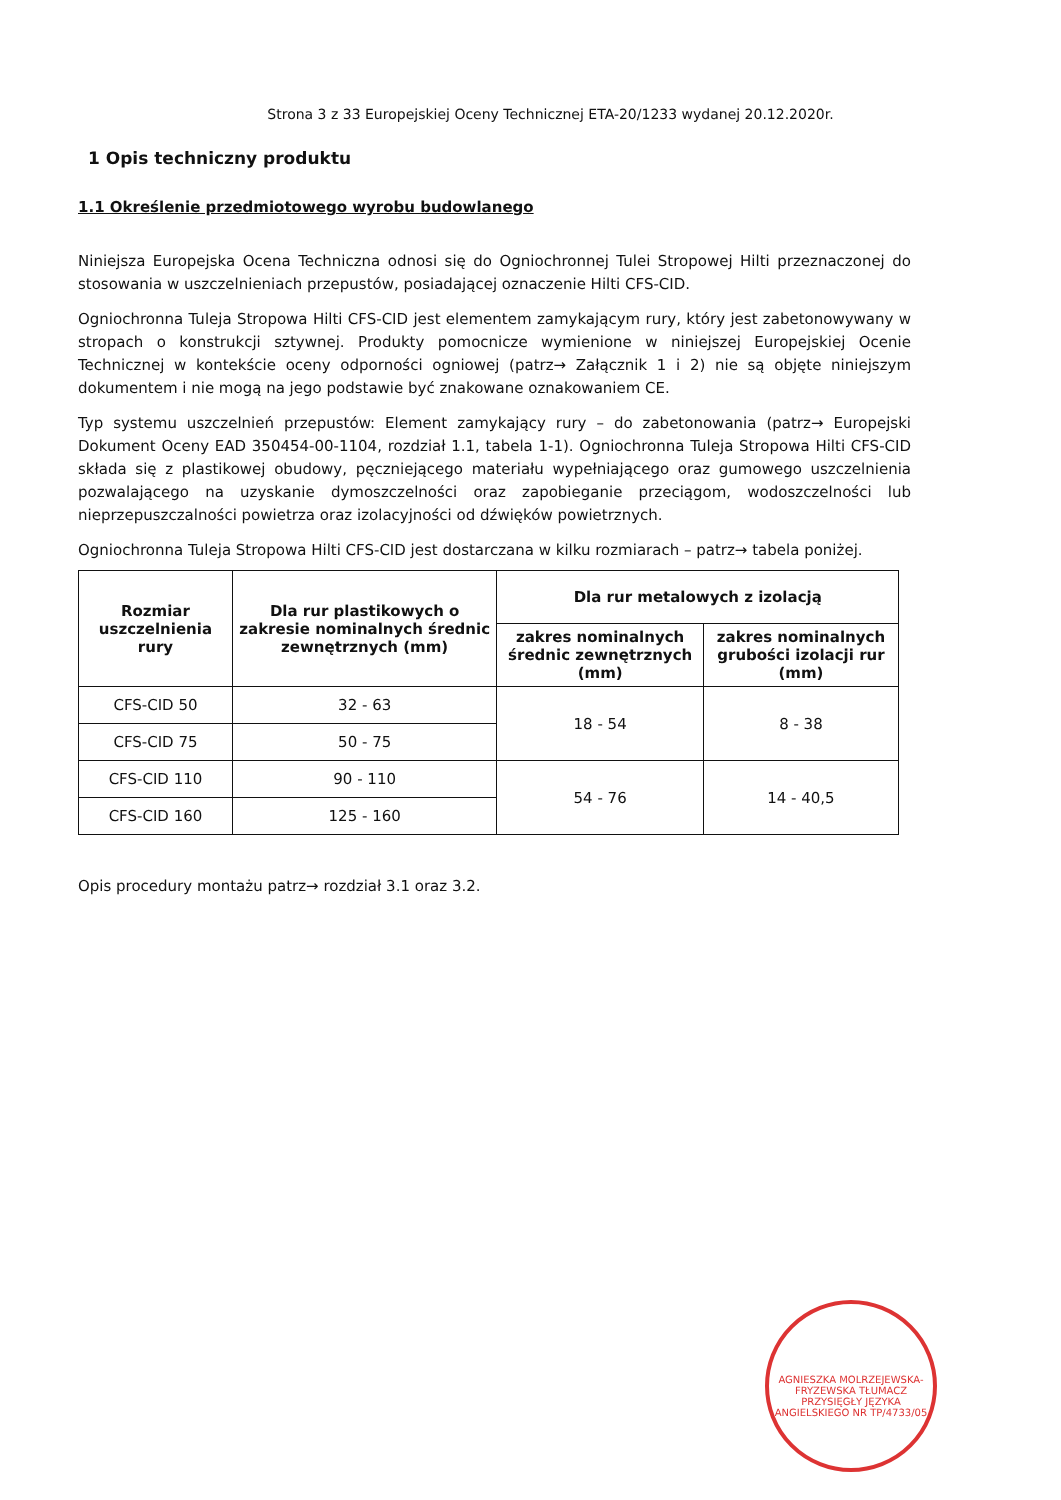Strona 3 z 33 Europejskiej Oceny Technicznej ETA-20/1233 wydanej 20.12.2020r.
1 Opis techniczny produktu
1.1 Określenie przedmiotowego wyrobu budowlanego
Niniejsza Europejska Ocena Techniczna odnosi się do Ogniochronnej Tulei Stropowej Hilti przeznaczonej do stosowania w uszczelnieniach przepustów, posiadającej oznaczenie Hilti CFS-CID.
Ogniochronna Tuleja Stropowa Hilti CFS-CID jest elementem zamykającym rury, który jest zabetonowywany w stropach o konstrukcji sztywnej. Produkty pomocnicze wymienione w niniejszej Europejskiej Ocenie Technicznej w kontekście oceny odporności ogniowej (patrz→ Załącznik 1 i 2) nie są objęte niniejszym dokumentem i nie mogą na jego podstawie być znakowane oznakowaniem CE.
Typ systemu uszczelnień przepustów: Element zamykający rury – do zabetonowania (patrz→ Europejski Dokument Oceny EAD 350454-00-1104, rozdział 1.1, tabela 1-1). Ogniochronna Tuleja Stropowa Hilti CFS-CID składa się z plastikowej obudowy, pęczniejącego materiału wypełniającego oraz gumowego uszczelnienia pozwalającego na uzyskanie dymoszczelności oraz zapobieganie przeciągom, wodoszczelności lub nieprzepuszczalności powietrza oraz izolacyjności od dźwięków powietrznych.
Ogniochronna Tuleja Stropowa Hilti CFS-CID jest dostarczana w kilku rozmiarach – patrz→ tabela poniżej.
| Rozmiar uszczelnienia rury | Dla rur plastikowych o zakresie nominalnych średnic zewnętrznych (mm) | Dla rur metalowych z izolacją | |
| --- | --- | --- | --- |
| | | zakres nominalnych średnic zewnętrznych (mm) | zakres nominalnych grubości izolacji rur (mm) |
| CFS-CID 50 | 32 - 63 | 18 - 54 | 8 - 38 |
| CFS-CID 75 | 50 - 75 | | |
| CFS-CID 110 | 90 - 110 | 54 - 76 | 14 - 40,5 |
| CFS-CID 160 | 125 - 160 | | |
Opis procedury montażu patrz→ rozdział 3.1 oraz 3.2.
AGNIESZKA MOLRZEJEWSKA-FRYZEWSKA TŁUMACZ PRZYSIĘGŁY JĘZYKA ANGIELSKIEGO NR TP/4733/05